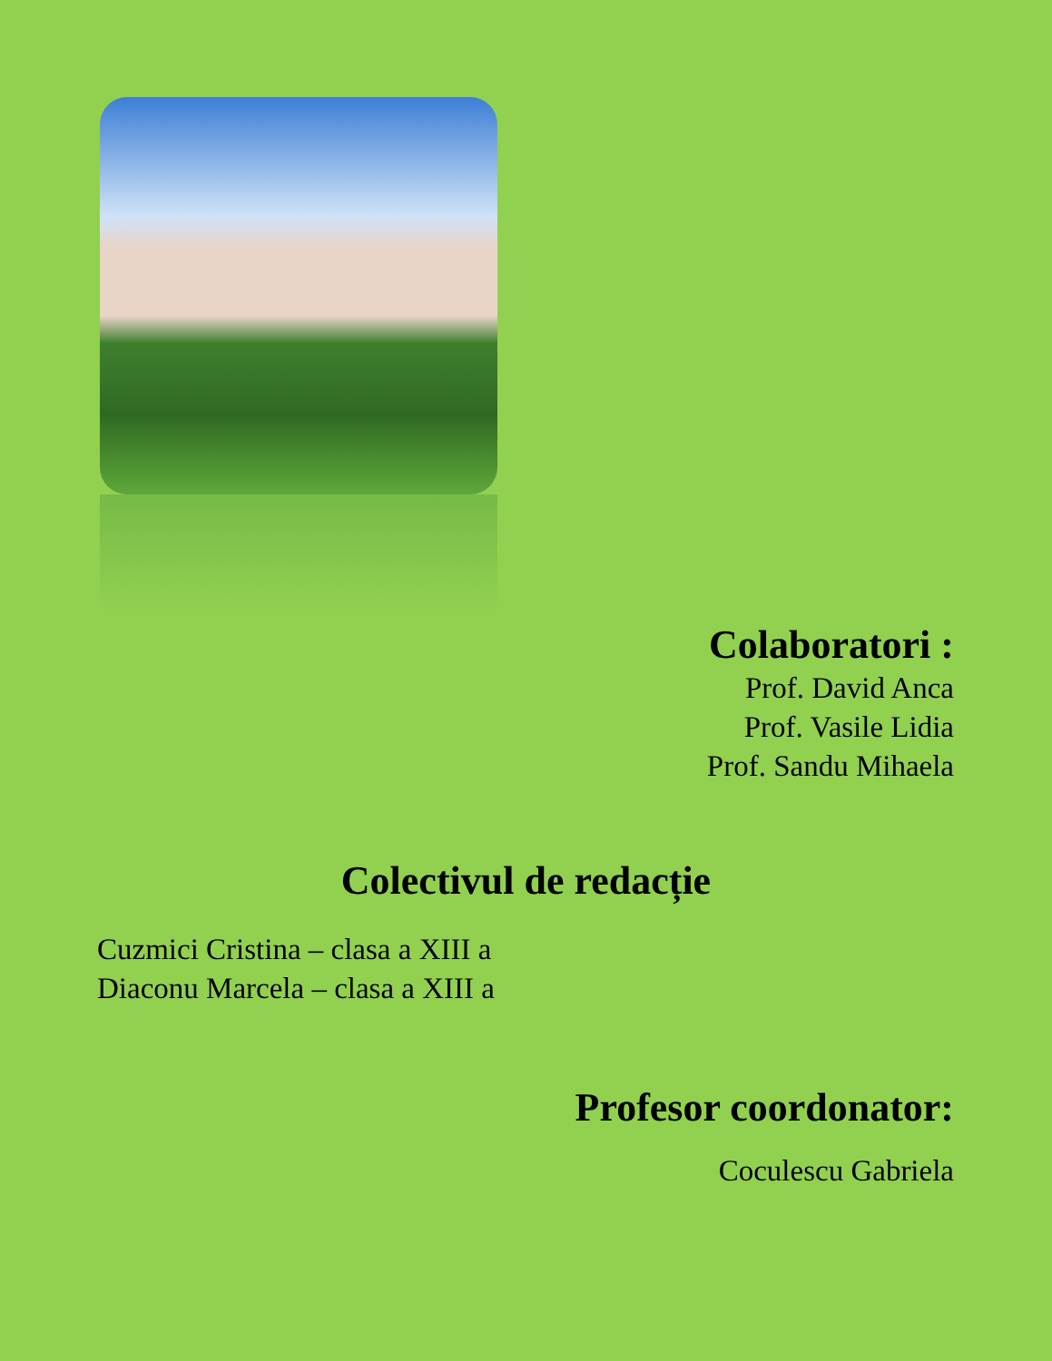Colaboratori :
Prof. David Anca
Prof. Vasile Lidia
Prof. Sandu Mihaela
Colectivul de redacție
Cuzmici Cristina – clasa a XIII a
Diaconu Marcela – clasa a XIII a
Profesor coordonator:
Coculescu Gabriela